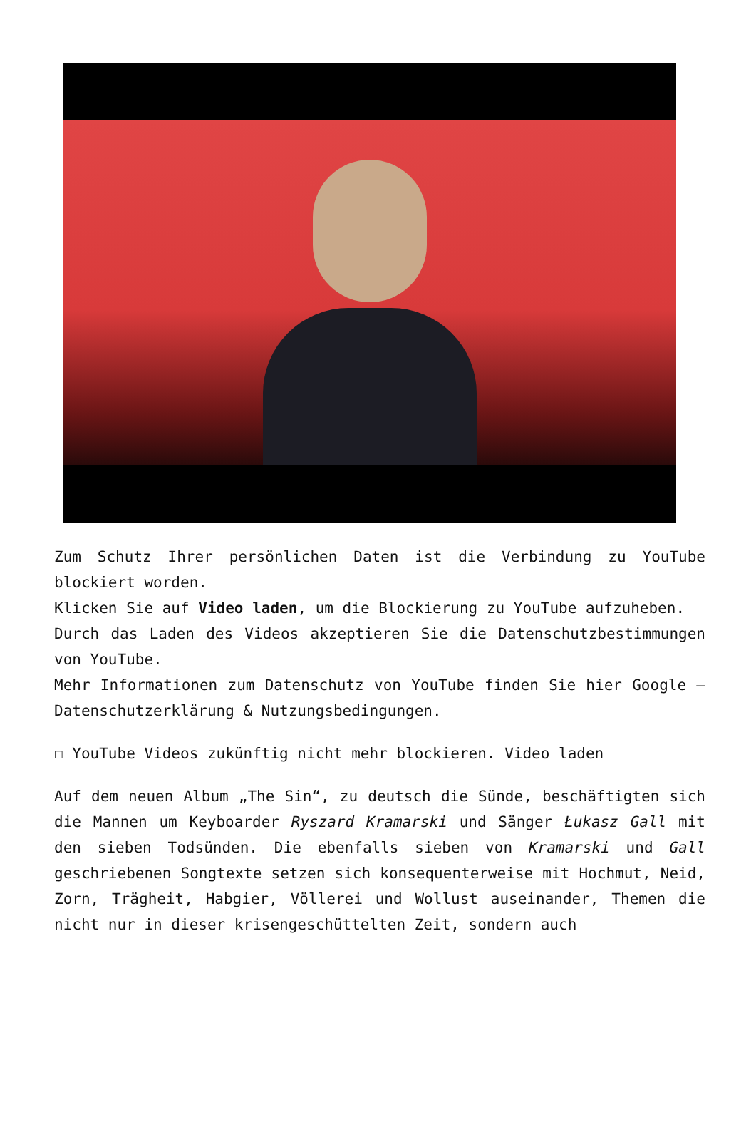Zum Schutz Ihrer persönlichen Daten ist die Verbindung zu YouTube blockiert worden.
Klicken Sie auf Video laden, um die Blockierung zu YouTube aufzuheben.
Durch das Laden des Videos akzeptieren Sie die Datenschutzbestimmungen von YouTube.
Mehr Informationen zum Datenschutz von YouTube finden Sie hier Google – Datenschutzerklärung & Nutzungsbedingungen.
☐ YouTube Videos zukünftig nicht mehr blockieren. Video laden
Auf dem neuen Album „The Sin“, zu deutsch die Sünde, beschäftigten sich die Mannen um Keyboarder Ryszard Kramarski und Sänger Łukasz Gall mit den sieben Todsünden. Die ebenfalls sieben von Kramarski und Gall geschriebenen Songtexte setzen sich konsequenterweise mit Hochmut, Neid, Zorn, Trägheit, Habgier, Völlerei und Wollust auseinander, Themen die nicht nur in dieser krisengeschüttelten Zeit, sondern auch